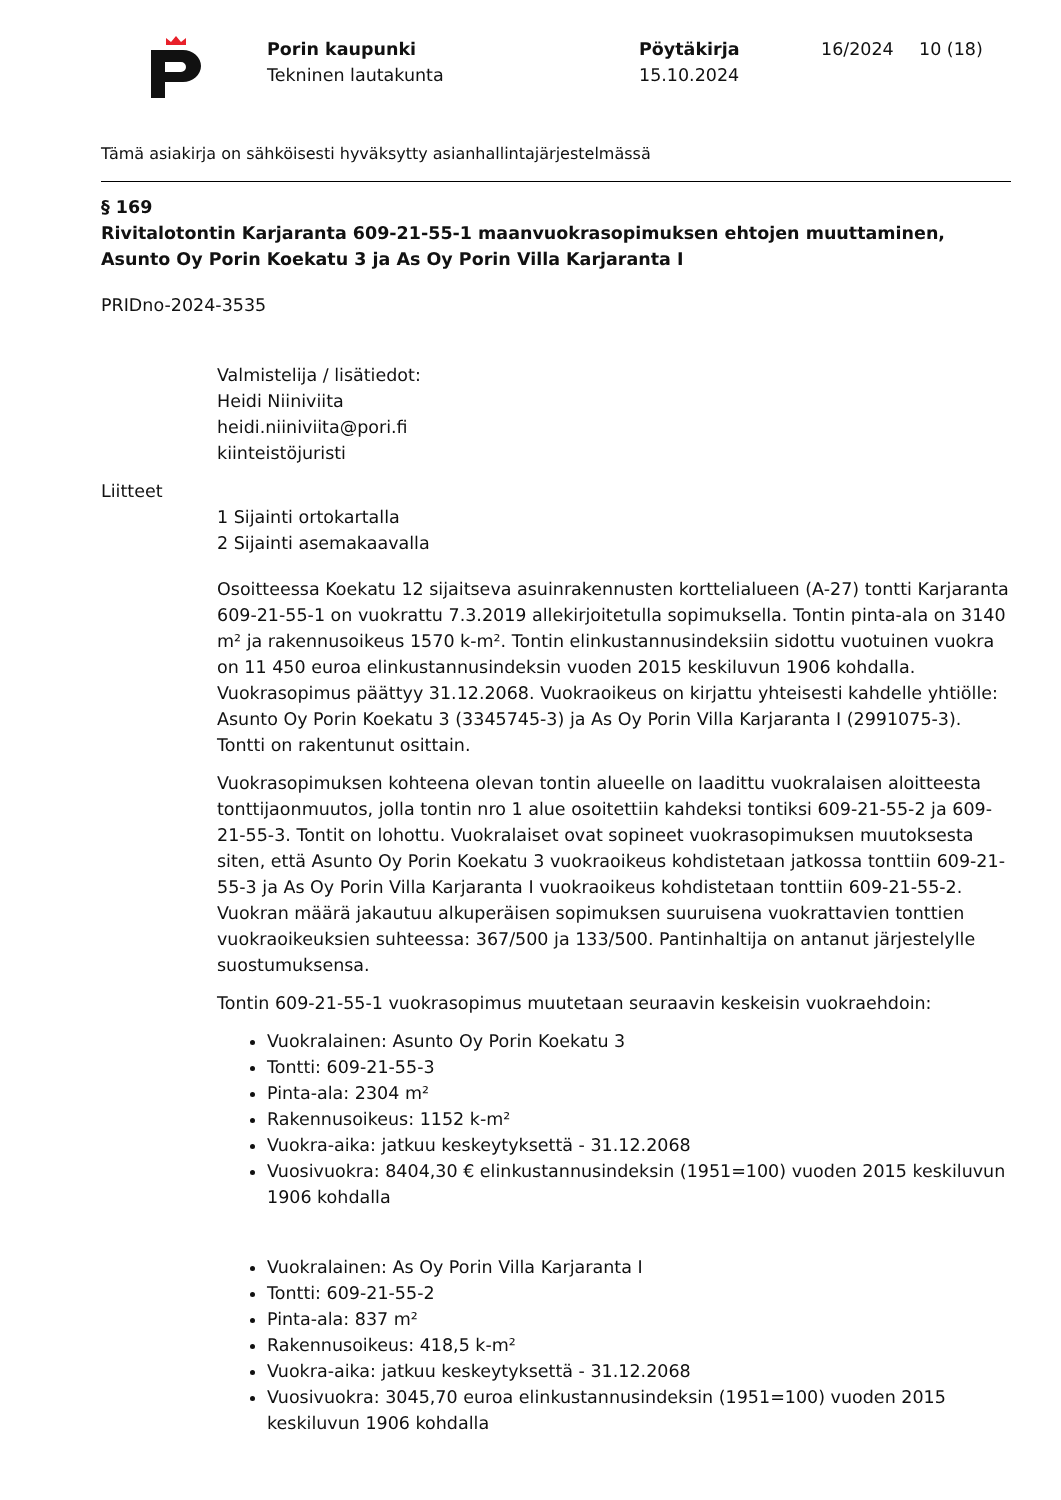Porin kaupunki
Tekninen lautakunta
Pöytäkirja
15.10.2024
16/2024 10 (18)
Tämä asiakirja on sähköisesti hyväksytty asianhallintajärjestelmässä
§ 169
Rivitalotontin Karjaranta 609-21-55-1 maanvuokrasopimuksen ehtojen muuttaminen, Asunto Oy Porin Koekatu 3 ja As Oy Porin Villa Karjaranta I
PRIDno-2024-3535
Valmistelija / lisätiedot:
Heidi Niiniviita
heidi.niiniviita@pori.fi
kiinteistöjuristi
Liitteet
1 Sijainti ortokartalla
2 Sijainti asemakaavalla
Osoitteessa Koekatu 12 sijaitseva asuinrakennusten korttelialueen (A-27) tontti Karjaranta 609-21-55-1 on vuokrattu 7.3.2019 allekirjoitetulla sopimuksella. Tontin pinta-ala on 3140 m² ja rakennusoikeus 1570 k-m². Tontin elinkustannusindeksiin sidottu vuotuinen vuokra on 11 450 euroa elinkustannusindeksin vuoden 2015 keskiluvun 1906 kohdalla. Vuokrasopimus päättyy 31.12.2068. Vuokraoikeus on kirjattu yhteisesti kahdelle yhtiölle: Asunto Oy Porin Koekatu 3 (3345745-3) ja As Oy Porin Villa Karjaranta I (2991075-3). Tontti on rakentunut osittain.
Vuokrasopimuksen kohteena olevan tontin alueelle on laadittu vuokralaisen aloitteesta tonttijaonmuutos, jolla tontin nro 1 alue osoitettiin kahdeksi tontiksi 609-21-55-2 ja 609-21-55-3. Tontit on lohottu. Vuokralaiset ovat sopineet vuokrasopimuksen muutoksesta siten, että Asunto Oy Porin Koekatu 3 vuokraoikeus kohdistetaan jatkossa tonttiin 609-21-55-3 ja As Oy Porin Villa Karjaranta I vuokraoikeus kohdistetaan tonttiin 609-21-55-2. Vuokran määrä jakautuu alkuperäisen sopimuksen suuruisena vuokrattavien tonttien vuokraoikeuksien suhteessa: 367/500 ja 133/500. Pantinhaltija on antanut järjestelylle suostumuksensa.
Tontin 609-21-55-1 vuokrasopimus muutetaan seuraavin keskeisin vuokraehdoin:
Vuokralainen: Asunto Oy Porin Koekatu 3
Tontti: 609-21-55-3
Pinta-ala: 2304 m²
Rakennusoikeus: 1152 k-m²
Vuokra-aika: jatkuu keskeytyksettä - 31.12.2068
Vuosivuokra: 8404,30 € elinkustannusindeksin (1951=100) vuoden 2015 keskiluvun 1906 kohdalla
Vuokralainen: As Oy Porin Villa Karjaranta I
Tontti: 609-21-55-2
Pinta-ala: 837 m²
Rakennusoikeus: 418,5 k-m²
Vuokra-aika: jatkuu keskeytyksettä - 31.12.2068
Vuosivuokra: 3045,70 euroa elinkustannusindeksin (1951=100) vuoden 2015 keskiluvun 1906 kohdalla